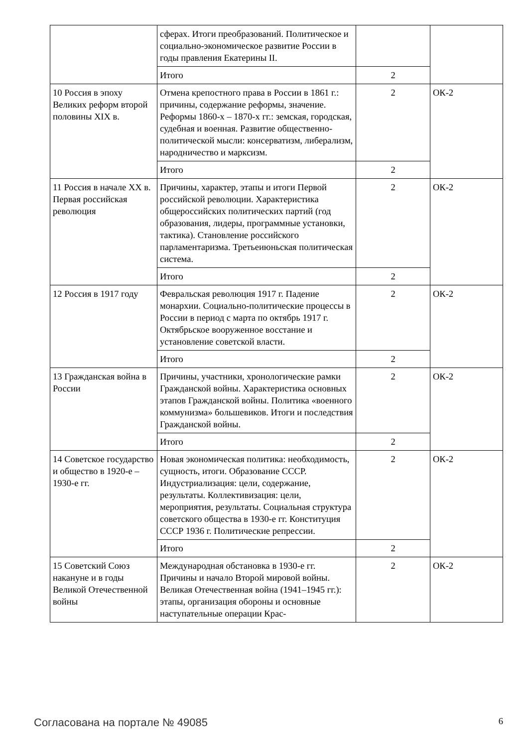| | сферах. Итоги преобразований. Политическое и социально-экономическое развитие России в годы правления Екатерины II. | | |
| | Итого | 2 | |
| 10 Россия в эпоху Великих реформ второй половины XIX в. | Отмена крепостного права в России в 1861 г.: причины, содержание реформы, значение. Реформы 1860-х – 1870-х гг.: земская, городская, судебная и военная. Развитие общественно-политической мысли: консерватизм, либерализм, народничество и марксизм. | 2 | ОК-2 |
| | Итого | 2 | |
| 11 Россия в начале XX в. Первая российская революция | Причины, характер, этапы и итоги Первой российской революции. Характеристика общероссийских политических партий (год образования, лидеры, программные установки, тактика). Становление российского парламентаризма. Третьеиюньская политическая система. | 2 | ОК-2 |
| | Итого | 2 | |
| 12 Россия в 1917 году | Февральская революция 1917 г. Падение монархии. Социально-политические процессы в России в период с марта по октябрь 1917 г. Октябрьское вооруженное восстание и установление советской власти. | 2 | ОК-2 |
| | Итого | 2 | |
| 13 Гражданская война в России | Причины, участники, хронологические рамки Гражданской войны. Характеристика основных этапов Гражданской войны. Политика «военного коммунизма» большевиков. Итоги и последствия Гражданской войны. | 2 | ОК-2 |
| | Итого | 2 | |
| 14 Советское государство и общество в 1920-е – 1930-е гг. | Новая экономическая политика: необходимость, сущность, итоги. Образование СССР. Индустриализация: цели, содержание, результаты. Коллективизация: цели, мероприятия, результаты. Социальная структура советского общества в 1930-е гг. Конституция СССР 1936 г. Политические репрессии. | 2 | ОК-2 |
| | Итого | 2 | |
| 15 Советский Союз накануне и в годы Великой Отечественной войны | Международная обстановка в 1930-е гг. Причины и начало Второй мировой войны. Великая Отечественная война (1941–1945 гг.): этапы, организация обороны и основные наступательные операции Крас- | 2 | ОК-2 |
Согласована на портале № 49085 6